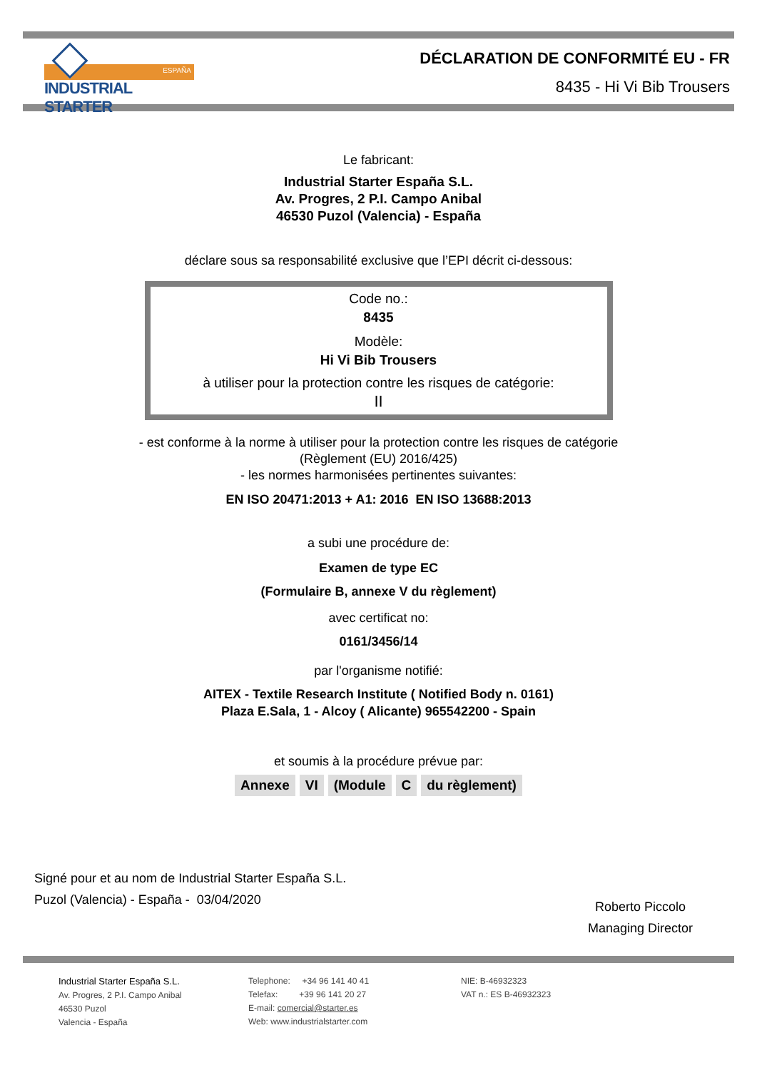ESPAÑA
INDUSTRIAL STARTER
DÉCLARATION DE CONFORMITÉ EU - FR
8435 - Hi Vi Bib Trousers
Le fabricant:
Industrial Starter España S.L.
Av. Progres, 2 P.I. Campo Anibal
46530 Puzol (Valencia) - España
déclare sous sa responsabilité exclusive que l’EPI décrit ci-dessous:
Code no.:
8435
Modèle:
Hi Vi Bib Trousers
à utiliser pour la protection contre les risques de catégorie:
II
- est conforme à la norme à utiliser pour la protection contre les risques de catégorie
(Règlement (EU) 2016/425)
- les normes harmonisées pertinentes suivantes:
EN ISO 20471:2013 + A1: 2016 EN ISO 13688:2013
a subi une procédure de:
Examen de type EC
(Formulaire B, annexe V du règlement)
avec certificat no:
0161/3456/14
par l'organisme notifié:
AITEX - Textile Research Institute ( Notified Body n. 0161)
Plaza E.Sala, 1 - Alcoy ( Alicante) 965542200 - Spain
et soumis à la procédure prévue par:
Annexe VI (Module C du règlement)
Signé pour et au nom de Industrial Starter España S.L.
Puzol (Valencia) - España - 03/04/2020
Roberto Piccolo
Managing Director
Industrial Starter España S.L.
Av. Progres, 2 P.I. Campo Anibal
46530 Puzol
Valencia - España
Telephone: +34 96 141 40 41
Telefax: +39 96 141 20 27
E-mail: comercial@starter.es
Web: www.industrialstarter.com
NIE: B-46932323
VAT n.: ES B-46932323